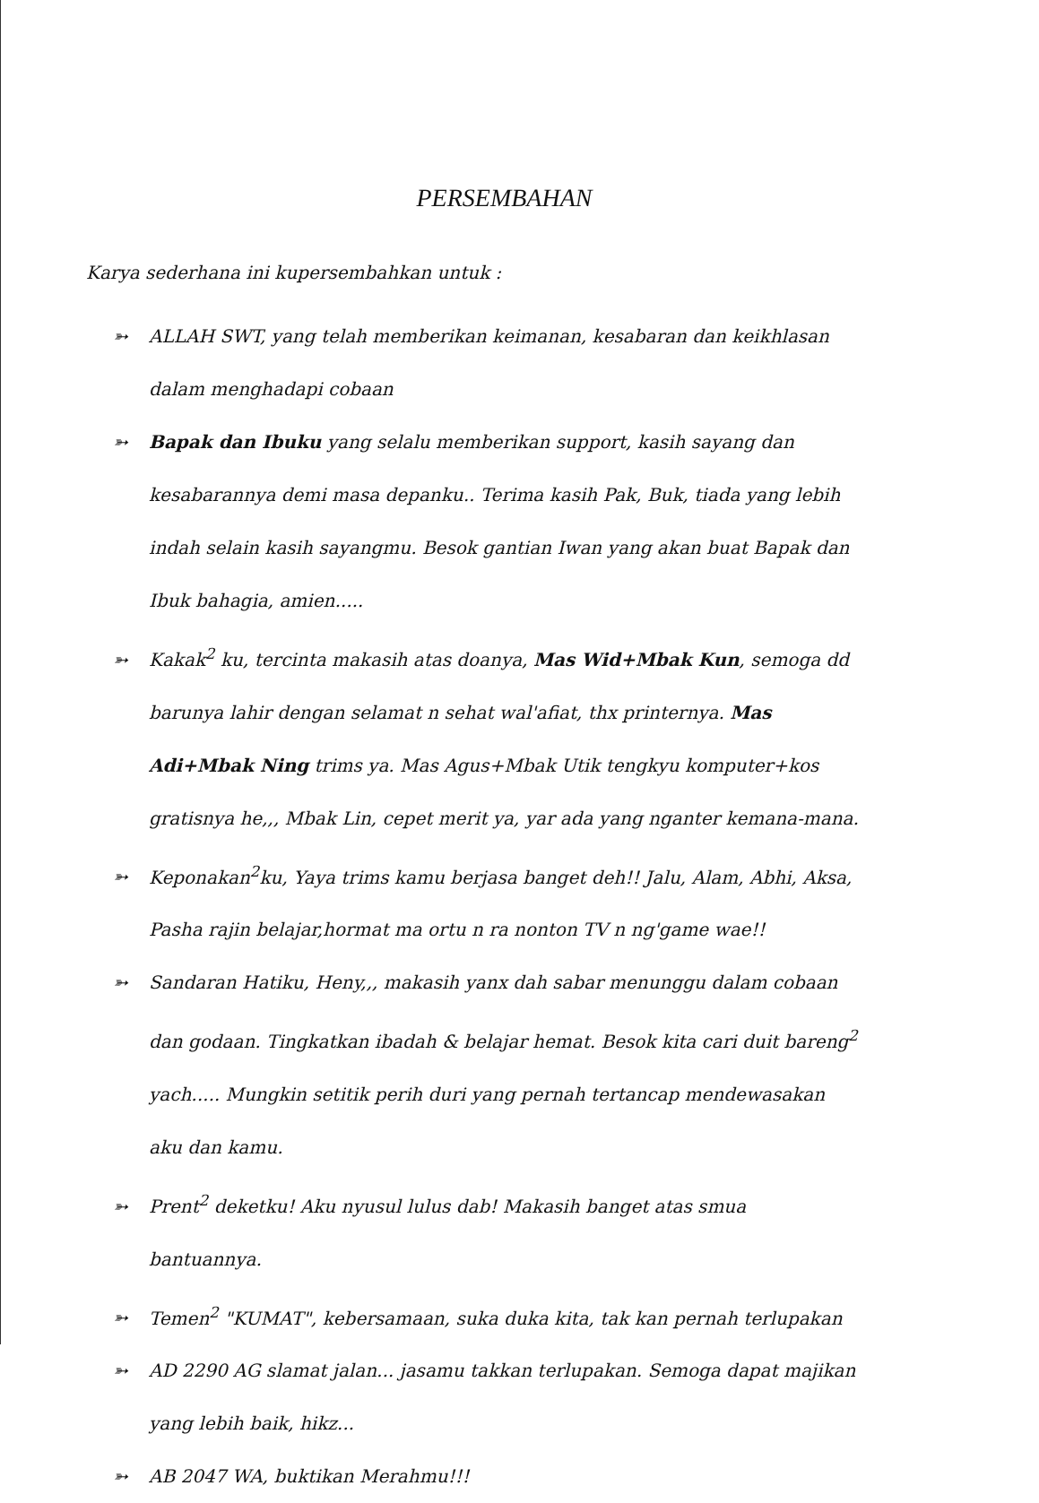PERSEMBAHAN
Karya sederhana ini kupersembahkan untuk :
➳ ALLAH SWT, yang telah memberikan keimanan, kesabaran dan keikhlasan dalam menghadapi cobaan
➳ Bapak dan Ibuku yang selalu memberikan support, kasih sayang dan kesabarannya demi masa depanku.. Terima kasih Pak, Buk, tiada yang lebih indah selain kasih sayangmu. Besok gantian Iwan yang akan buat Bapak dan Ibuk bahagia, amien.....
➳ Kakak<sup>2</sup> ku, tercinta makasih atas doanya, Mas Wid+Mbak Kun, semoga dd barunya lahir dengan selamat n sehat wal'afiat, thx printernya. Mas Adi+Mbak Ning trims ya. Mas Agus+Mbak Utik tengkyu komputer+kos gratisnya he,,, Mbak Lin, cepet merit ya, yar ada yang nganter kemana-mana.
➳ Keponakan<sup>2</sup>ku, Yaya trims kamu berjasa banget deh!! Jalu, Alam, Abhi, Aksa, Pasha rajin belajar,hormat ma ortu n ra nonton TV n ng'game wae!!
➳ Sandaran Hatiku, Heny,,, makasih yanx dah sabar menunggu dalam cobaan dan godaan. Tingkatkan ibadah & belajar hemat. Besok kita cari duit bareng<sup>2</sup> yach..... Mungkin setitik perih duri yang pernah tertancap mendewasakan aku dan kamu.
➳ Prent<sup>2</sup> deketku! Aku nyusul lulus dab! Makasih banget atas smua bantuannya.
➳ Temen<sup>2</sup> "KUMAT", kebersamaan, suka duka kita, tak kan pernah terlupakan
➳ AD 2290 AG slamat jalan... jasamu takkan terlupakan. Semoga dapat majikan yang lebih baik, hikz...
➳ AB 2047 WA, buktikan Merahmu!!!